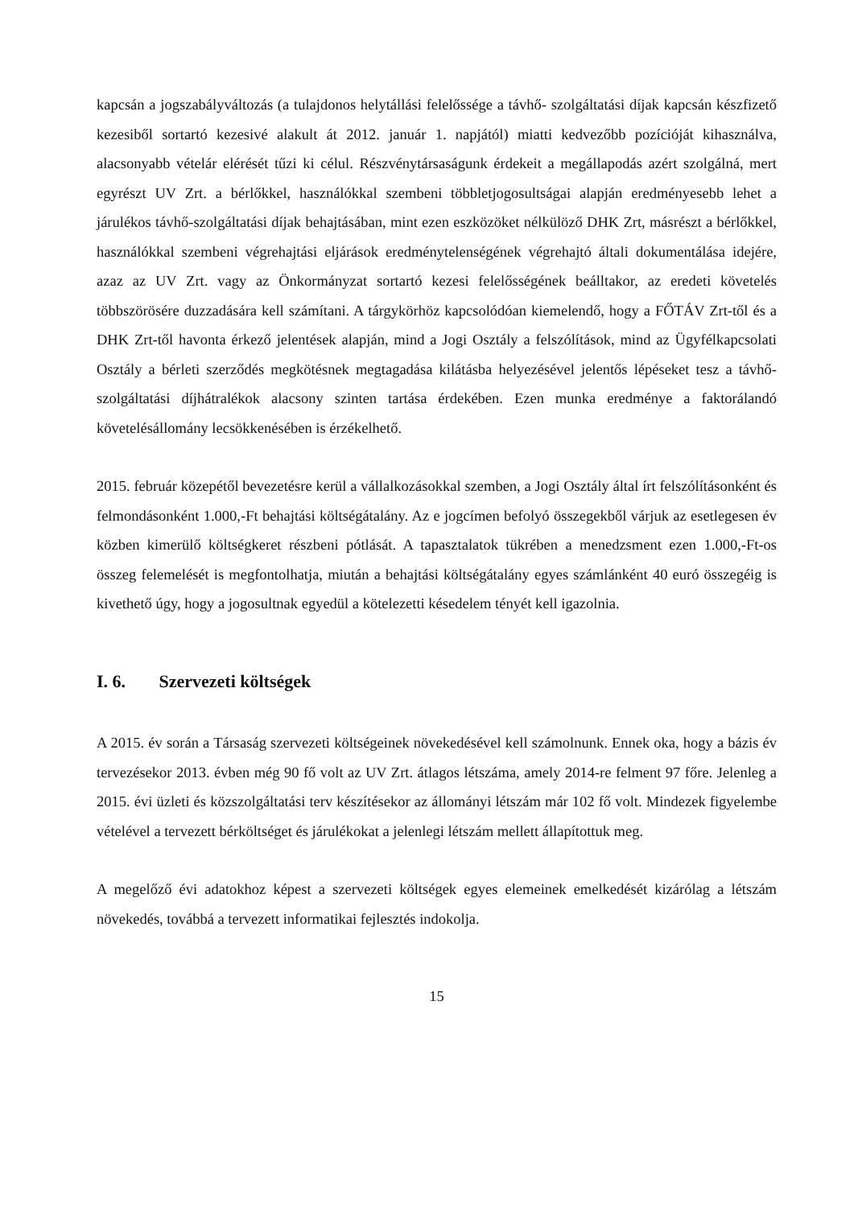kapcsán a jogszabályváltozás (a tulajdonos helytállási felelőssége a távhő- szolgáltatási díjak kapcsán készfizető kezesiből sortartó kezesivé alakult át 2012. január 1. napjától) miatti kedvezőbb pozícióját kihasználva, alacsonyabb vételár elérését tűzi ki célul. Részvénytársaságunk érdekeit a megállapodás azért szolgálná, mert egyrészt UV Zrt. a bérlőkkel, használókkal szembeni többletjogosultságai alapján eredményesebb lehet a járulékos távhő-szolgáltatási díjak behajtásában, mint ezen eszközöket nélkülöző DHK Zrt, másrészt a bérlőkkel, használókkal szembeni végrehajtási eljárások eredménytelenségének végrehajtó általi dokumentálása idejére, azaz az UV Zrt. vagy az Önkormányzat sortartó kezesi felelősségének beálltakor, az eredeti követelés többszörösére duzzadására kell számítani. A tárgykörhöz kapcsolódóan kiemelendő, hogy a FŐTÁV Zrt-től és a DHK Zrt-től havonta érkező jelentések alapján, mind a Jogi Osztály a felszólítások, mind az Ügyfélkapcsolati Osztály a bérleti szerződés megkötésnek megtagadása kilátásba helyezésével jelentős lépéseket tesz a távhő- szolgáltatási díjhátralékok alacsony szinten tartása érdekében. Ezen munka eredménye a faktorálandó követelésállomány lecsökkenésében is érzékelhető.
2015. február közepétől bevezetésre kerül a vállalkozásokkal szemben, a Jogi Osztály által írt felszólításonként és felmondásonként 1.000,-Ft behajtási költségátalány. Az e jogcímen befolyó összegekből várjuk az esetlegesen év közben kimerülő költségkeret részbeni pótlását. A tapasztalatok tükrében a menedzsment ezen 1.000,-Ft-os összeg felemelését is megfontolhatja, miután a behajtási költségátalány egyes számlánként 40 euró összegéig is kivethető úgy, hogy a jogosultnak egyedül a kötelezetti késedelem tényét kell igazolnia.
I. 6. Szervezeti költségek
A 2015. év során a Társaság szervezeti költségeinek növekedésével kell számolnunk. Ennek oka, hogy a bázis év tervezésekor 2013. évben még 90 fő volt az UV Zrt. átlagos létszáma, amely 2014-re felment 97 főre. Jelenleg a 2015. évi üzleti és közszolgáltatási terv készítésekor az állományi létszám már 102 fő volt. Mindezek figyelembe vételével a tervezett bérköltséget és járulékokat a jelenlegi létszám mellett állapítottuk meg.
A megelőző évi adatokhoz képest a szervezeti költségek egyes elemeinek emelkedését kizárólag a létszám növekedés, továbbá a tervezett informatikai fejlesztés indokolja.
15